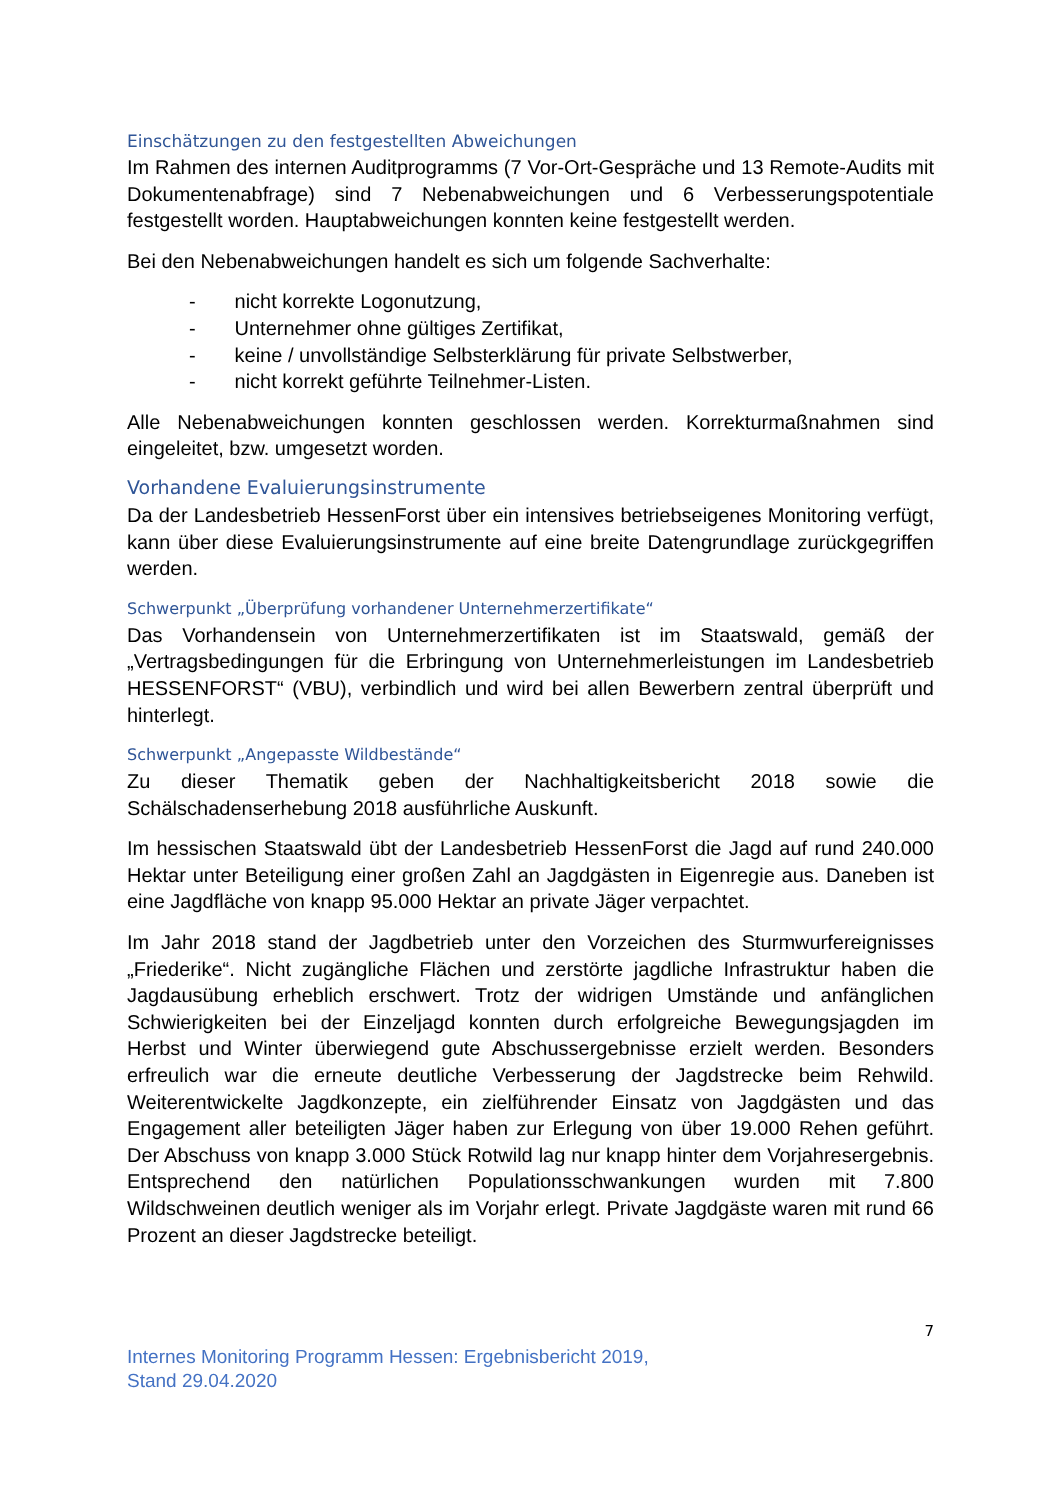Einschätzungen zu den festgestellten Abweichungen
Im Rahmen des internen Auditprogramms (7 Vor-Ort-Gespräche und 13 Remote-Audits mit Dokumentenabfrage) sind 7 Nebenabweichungen und 6 Verbesserungspotentiale festgestellt worden. Hauptabweichungen konnten keine festgestellt werden.
Bei den Nebenabweichungen handelt es sich um folgende Sachverhalte:
- nicht korrekte Logonutzung,
- Unternehmer ohne gültiges Zertifikat,
- keine / unvollständige Selbsterklärung für private Selbstwerber,
- nicht korrekt geführte Teilnehmer-Listen.
Alle Nebenabweichungen konnten geschlossen werden. Korrekturmaßnahmen sind eingeleitet, bzw. umgesetzt worden.
Vorhandene Evaluierungsinstrumente
Da der Landesbetrieb HessenForst über ein intensives betriebseigenes Monitoring verfügt, kann über diese Evaluierungsinstrumente auf eine breite Datengrundlage zurückgegriffen werden.
Schwerpunkt „Überprüfung vorhandener Unternehmerzertifikate“
Das Vorhandensein von Unternehmerzertifikaten ist im Staatswald, gemäß der „Vertragsbedingungen für die Erbringung von Unternehmerleistungen im Landesbetrieb HESSENFORST“ (VBU), verbindlich und wird bei allen Bewerbern zentral überprüft und hinterlegt.
Schwerpunkt „Angepasste Wildbestände“
Zu dieser Thematik geben der Nachhaltigkeitsbericht 2018 sowie die Schälschadenserhebung 2018 ausführliche Auskunft.
Im hessischen Staatswald übt der Landesbetrieb HessenForst die Jagd auf rund 240.000 Hektar unter Beteiligung einer großen Zahl an Jagdgästen in Eigenregie aus. Daneben ist eine Jagdfläche von knapp 95.000 Hektar an private Jäger verpachtet.
Im Jahr 2018 stand der Jagdbetrieb unter den Vorzeichen des Sturmwurfereignisses „Friederike“. Nicht zugängliche Flächen und zerstörte jagdliche Infrastruktur haben die Jagdausübung erheblich erschwert. Trotz der widrigen Umstände und anfänglichen Schwierigkeiten bei der Einzeljagd konnten durch erfolgreiche Bewegungsjagden im Herbst und Winter überwiegend gute Abschussergebnisse erzielt werden. Besonders erfreulich war die erneute deutliche Verbesserung der Jagdstrecke beim Rehwild. Weiterentwickelte Jagdkonzepte, ein zielführender Einsatz von Jagdgästen und das Engagement aller beteiligten Jäger haben zur Erlegung von über 19.000 Rehen geführt. Der Abschuss von knapp 3.000 Stück Rotwild lag nur knapp hinter dem Vorjahresergebnis. Entsprechend den natürlichen Populationsschwankungen wurden mit 7.800 Wildschweinen deutlich weniger als im Vorjahr erlegt. Private Jagdgäste waren mit rund 66 Prozent an dieser Jagdstrecke beteiligt.
7
Internes Monitoring Programm Hessen: Ergebnisbericht 2019,
Stand 29.04.2020